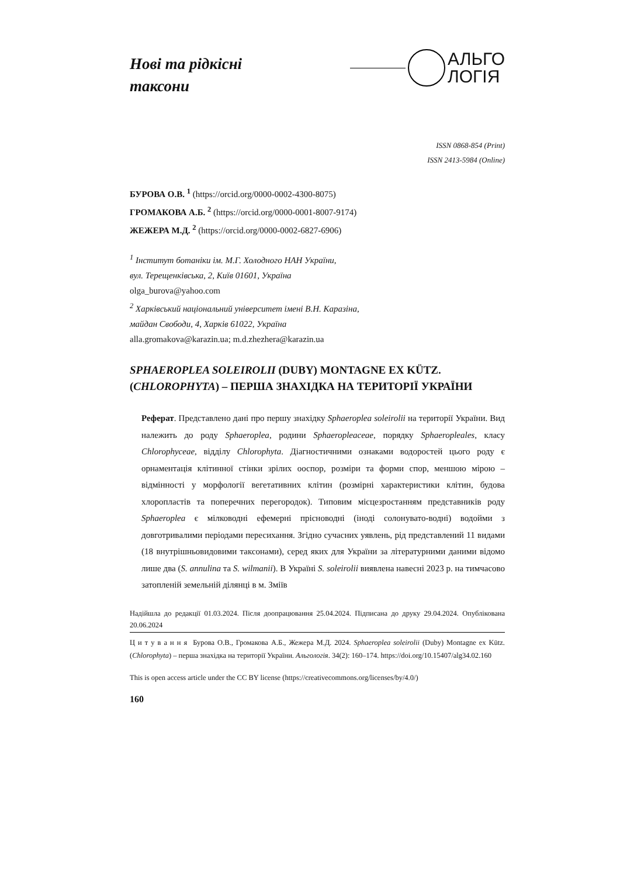Нові та рідкісні
таксони
АЛЬГО
ЛОГІЯ
ISSN 0868-854 (Print)
ISSN 2413-5984 (Online)
БУРОВА О.В. <sup>1</sup> (https://orcid.org/0000-0002-4300-8075)
ГРОМАКОВА А.Б. <sup>2</sup> (https://orcid.org/0000-0001-8007-9174)
ЖЕЖЕРА М.Д. <sup>2</sup> (https://orcid.org/0000-0002-6827-6906)
<sup>1</sup> Інститут ботаніки ім. М.Г. Холодного НАН України,
вул. Терещенківська, 2, Київ 01601, Україна
olga_burova@yahoo.com
<sup>2</sup> Харківський національний університет імені В.Н. Каразіна,
майдан Свободи, 4, Харків 61022, Україна
alla.gromakova@karazin.ua; m.d.zhezhera@karazin.ua
SPHAEROPLEA SOLEIROLII (DUBY) MONTAGNE EX KÜTZ.
(CHLOROPHYTA) – ПЕРША ЗНАХІДКА НА ТЕРИТОРІЇ УКРАЇНИ
Реферат. Представлено дані про першу знахідку Sphaeroplea soleirolii на території України. Вид належить до роду Sphaeroplea, родини Sphaeropleaceae, порядку Sphaeropleales, класу Chlorophyceae, відділу Chlorophyta. Діагностичними ознаками водоростей цього роду є орнаментація клітинної стінки зрілих ооспор, розміри та форми спор, меншою мірою – відмінності у морфології вегетативних клітин (розмірні характеристики клітин, будова хлоропластів та поперечних перегородок). Типовим місцезростанням представників роду Sphaeroplea є мілководні ефемерні прісноводні (іноді солонувато-водні) водойми з довготривалими періодами пересихання. Згідно сучасних уявлень, рід представлений 11 видами (18 внутрішньовидовими таксонами), серед яких для України за літературними даними відомо лише два (S. annulina та S. wilmanii). В Україні S. soleirolii виявлена навесні 2023 р. на тимчасово затопленій земельній ділянці в м. Зміїв
Надійшла до редакції 01.03.2024. Після доопрацювання 25.04.2024. Підписана до друку 29.04.2024. Опублікована 20.06.2024
Ц и т у в а н н я Бурова О.В., Громакова А.Б., Жежера М.Д. 2024. Sphaeroplea soleirolii (Duby) Montagne ex Kütz. (Chlorophyta) – перша знахідка на території України. Альгологія. 34(2): 160–174. https://doi.org/10.15407/alg34.02.160
This is open access article under the CC BY license (https://creativecommons.org/licenses/by/4.0/)
160